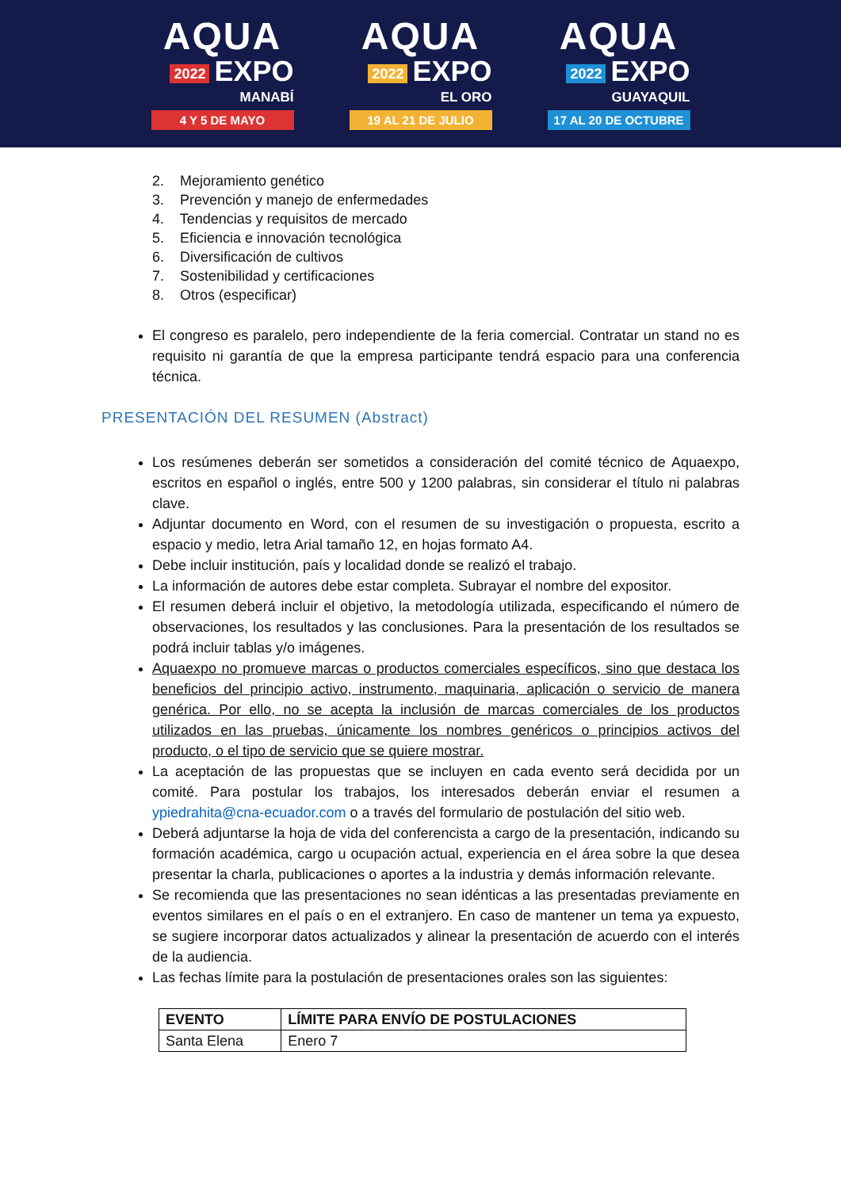AQUA
2022 EXPO
MANABÍ
4 Y 5 DE MAYO
AQUA
2022 EXPO
EL ORO
19 AL 21 DE JULIO
AQUA
2022 EXPO
GUAYAQUIL
17 AL 20 DE OCTUBRE
2. Mejoramiento genético
3. Prevención y manejo de enfermedades
4. Tendencias y requisitos de mercado
5. Eficiencia e innovación tecnológica
6. Diversificación de cultivos
7. Sostenibilidad y certificaciones
8. Otros (especificar)
El congreso es paralelo, pero independiente de la feria comercial. Contratar un stand no es requisito ni garantía de que la empresa participante tendrá espacio para una conferencia técnica.
PRESENTACIÓN DEL RESUMEN (Abstract)
Los resúmenes deberán ser sometidos a consideración del comité técnico de Aquaexpo, escritos en español o inglés, entre 500 y 1200 palabras, sin considerar el título ni palabras clave.
Adjuntar documento en Word, con el resumen de su investigación o propuesta, escrito a espacio y medio, letra Arial tamaño 12, en hojas formato A4.
Debe incluir institución, país y localidad donde se realizó el trabajo.
La información de autores debe estar completa. Subrayar el nombre del expositor.
El resumen deberá incluir el objetivo, la metodología utilizada, especificando el número de observaciones, los resultados y las conclusiones. Para la presentación de los resultados se podrá incluir tablas y/o imágenes.
Aquaexpo no promueve marcas o productos comerciales específicos, sino que destaca los beneficios del principio activo, instrumento, maquinaria, aplicación o servicio de manera genérica. Por ello, no se acepta la inclusión de marcas comerciales de los productos utilizados en las pruebas, únicamente los nombres genéricos o principios activos del producto, o el tipo de servicio que se quiere mostrar.
La aceptación de las propuestas que se incluyen en cada evento será decidida por un comité. Para postular los trabajos, los interesados deberán enviar el resumen a ypiedrahita@cna-ecuador.com o a través del formulario de postulación del sitio web.
Deberá adjuntarse la hoja de vida del conferencista a cargo de la presentación, indicando su formación académica, cargo u ocupación actual, experiencia en el área sobre la que desea presentar la charla, publicaciones o aportes a la industria y demás información relevante.
Se recomienda que las presentaciones no sean idénticas a las presentadas previamente en eventos similares en el país o en el extranjero. En caso de mantener un tema ya expuesto, se sugiere incorporar datos actualizados y alinear la presentación de acuerdo con el interés de la audiencia.
Las fechas límite para la postulación de presentaciones orales son las siguientes:
| EVENTO | LÍMITE PARA ENVÍO DE POSTULACIONES |
| --- | --- |
| Santa Elena | Enero 7 |